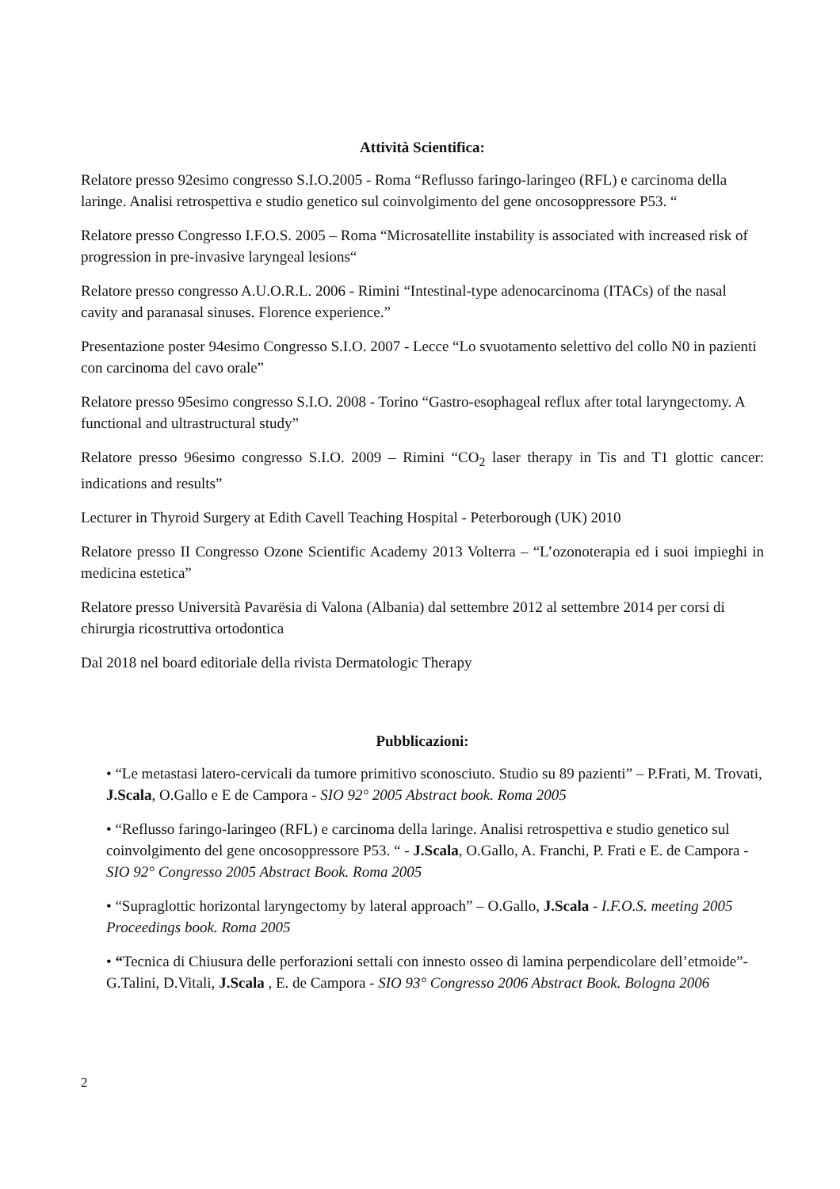Attività Scientifica:
Relatore presso 92esimo congresso S.I.O.2005 - Roma “Reflusso faringo-laringeo (RFL) e carcinoma della laringe. Analisi retrospettiva e studio genetico sul coinvolgimento del gene oncosoppressore P53. “
Relatore presso Congresso I.F.O.S. 2005 – Roma “Microsatellite instability is associated with increased risk of progression in pre-invasive laryngeal lesions“
Relatore presso congresso A.U.O.R.L. 2006 - Rimini “Intestinal-type adenocarcinoma (ITACs) of the nasal cavity and paranasal sinuses. Florence experience.”
Presentazione poster 94esimo Congresso S.I.O. 2007 - Lecce “Lo svuotamento selettivo del collo N0 in pazienti con carcinoma del cavo orale”
Relatore presso 95esimo congresso S.I.O. 2008 - Torino “Gastro-esophageal reflux after total laryngectomy. A functional and ultrastructural study”
Relatore presso 96esimo congresso S.I.O. 2009 – Rimini “CO<sub>2</sub> laser therapy in Tis and T1 glottic cancer: indications and results”
Lecturer in Thyroid Surgery at Edith Cavell Teaching Hospital - Peterborough (UK) 2010
Relatore presso II Congresso Ozone Scientific Academy 2013 Volterra – “L’ozonoterapia ed i suoi impieghi in medicina estetica”
Relatore presso Università Pavarësia di Valona (Albania) dal settembre 2012 al settembre 2014 per corsi di chirurgia ricostruttiva ortodontica
Dal 2018 nel board editoriale della rivista Dermatologic Therapy
Pubblicazioni:
• “Le metastasi latero-cervicali da tumore primitivo sconosciuto. Studio su 89 pazienti” – P.Frati, M. Trovati, J.Scala, O.Gallo e E de Campora - SIO 92° 2005 Abstract book. Roma 2005
• “Reflusso faringo-laringeo (RFL) e carcinoma della laringe. Analisi retrospettiva e studio genetico sul coinvolgimento del gene oncosoppressore P53. “ - J.Scala, O.Gallo, A. Franchi, P. Frati e E. de Campora - SIO 92° Congresso 2005 Abstract Book. Roma 2005
• “Supraglottic horizontal laryngectomy by lateral approach” – O.Gallo, J.Scala - I.F.O.S. meeting 2005 Proceedings book. Roma 2005
• “Tecnica di Chiusura delle perforazioni settali con innesto osseo di lamina perpendicolare dell’etmoide”- G.Talini, D.Vitali, J.Scala , E. de Campora - SIO 93° Congresso 2006 Abstract Book. Bologna 2006
2